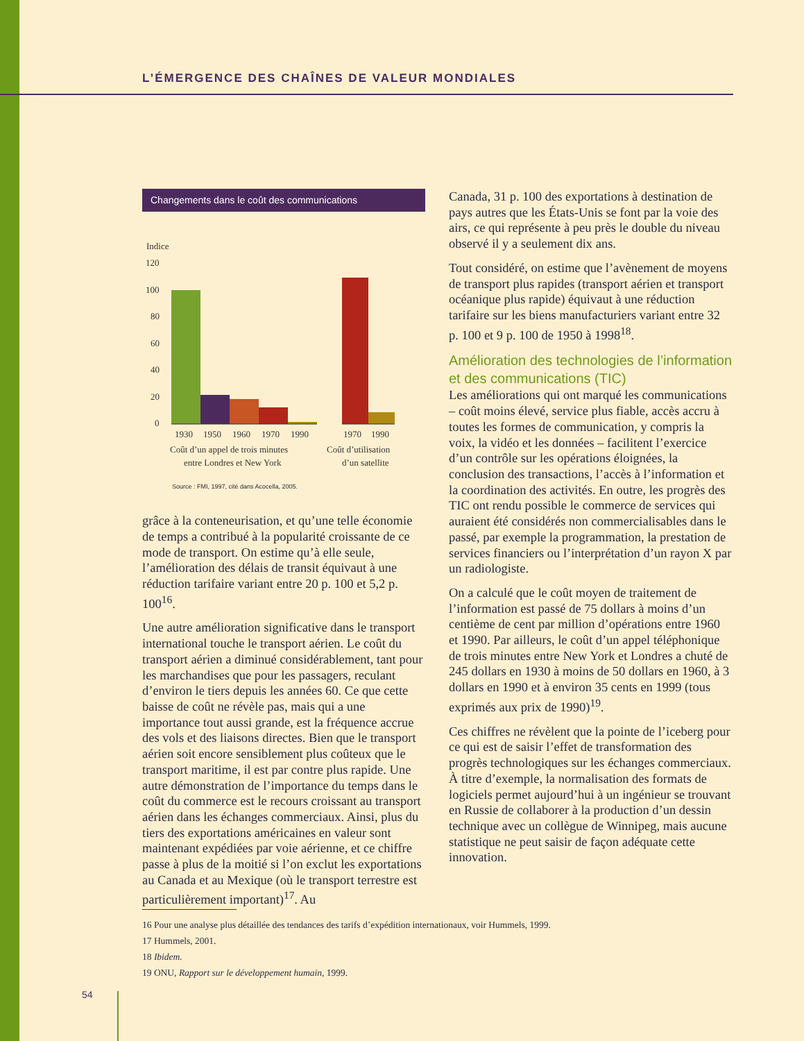L’ÉMERGENCE DES CHAÎNES DE VALEUR MONDIALES
Changements dans le coût des communications
Indice
120
100
80
60
40
20
0
1930
1950
1960
1970
1990
1970
1990
Coût d’un appel de trois minutes
entre Londres et New York
Coût d’utilisation
d’un satellite
Source : FMI, 1997, cité dans Acocella, 2005.
grâce à la conteneurisation, et qu’une telle économie de temps a contribué à la popularité croissante de ce mode de transport. On estime qu’à elle seule, l’amélioration des délais de transit équivaut à une réduction tarifaire variant entre 20 p. 100 et 5,2 p. 100<sup>16</sup>.
Une autre amélioration significative dans le transport international touche le transport aérien. Le coût du transport aérien a diminué considérablement, tant pour les marchandises que pour les passagers, reculant d’environ le tiers depuis les années 60. Ce que cette baisse de coût ne révèle pas, mais qui a une importance tout aussi grande, est la fréquence accrue des vols et des liaisons directes. Bien que le transport aérien soit encore sensiblement plus coûteux que le transport maritime, il est par contre plus rapide. Une autre démonstration de l’importance du temps dans le coût du commerce est le recours croissant au transport aérien dans les échanges commerciaux. Ainsi, plus du tiers des exportations américaines en valeur sont maintenant expédiées par voie aérienne, et ce chiffre passe à plus de la moitié si l’on exclut les exportations au Canada et au Mexique (où le transport terrestre est particulièrement important)<sup>17</sup>. Au
Canada, 31 p. 100 des exportations à destination de pays autres que les États-Unis se font par la voie des airs, ce qui représente à peu près le double du niveau observé il y a seulement dix ans.
Tout considéré, on estime que l’avènement de moyens de transport plus rapides (transport aérien et transport océanique plus rapide) équivaut à une réduction tarifaire sur les biens manufacturiers variant entre 32 p. 100 et 9 p. 100 de 1950 à 1998<sup>18</sup>.
Amélioration des technologies de l’information et des communications (TIC)
Les améliorations qui ont marqué les communications – coût moins élevé, service plus fiable, accès accru à toutes les formes de communication, y compris la voix, la vidéo et les données – facilitent l’exercice d’un contrôle sur les opérations éloignées, la conclusion des transactions, l’accès à l’information et la coordination des activités. En outre, les progrès des TIC ont rendu possible le commerce de services qui auraient été considérés non commercialisables dans le passé, par exemple la programmation, la prestation de services financiers ou l’interprétation d’un rayon X par un radiologiste.
On a calculé que le coût moyen de traitement de l’information est passé de 75 dollars à moins d’un centième de cent par million d’opérations entre 1960 et 1990. Par ailleurs, le coût d’un appel téléphonique de trois minutes entre New York et Londres a chuté de 245 dollars en 1930 à moins de 50 dollars en 1960, à 3 dollars en 1990 et à environ 35 cents en 1999 (tous exprimés aux prix de 1990)<sup>19</sup>.
Ces chiffres ne révèlent que la pointe de l’iceberg pour ce qui est de saisir l’effet de transformation des progrès technologiques sur les échanges commerciaux. À titre d’exemple, la normalisation des formats de logiciels permet aujourd’hui à un ingénieur se trouvant en Russie de collaborer à la production d’un dessin technique avec un collègue de Winnipeg, mais aucune statistique ne peut saisir de façon adéquate cette innovation.
16 Pour une analyse plus détaillée des tendances des tarifs d’expédition internationaux, voir Hummels, 1999.
17 Hummels, 2001.
18 Ibidem.
19 ONU, Rapport sur le développement humain, 1999.
54